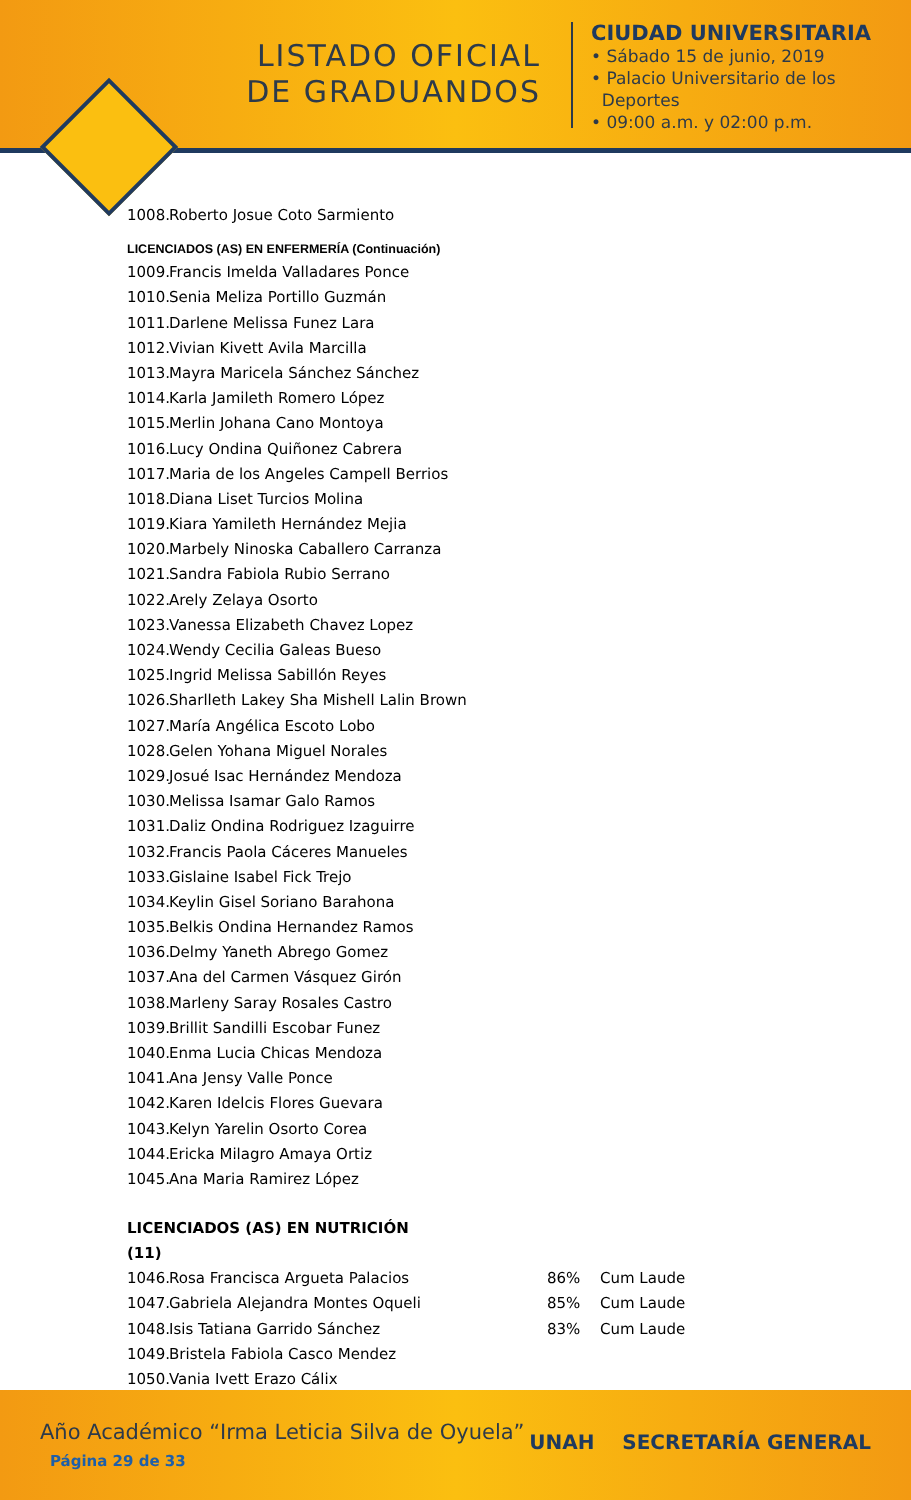LISTADO OFICIAL
DE GRADUANDOS
CIUDAD UNIVERSITARIA
• Sábado 15 de junio, 2019
• Palacio Universitario de los
Deportes
• 09:00 a.m. y 02:00 p.m.
1008. Roberto Josue Coto Sarmiento
LICENCIADOS (AS) EN ENFERMERÍA (Continuación)
1009. Francis Imelda Valladares Ponce
1010. Senia Meliza Portillo Guzmán
1011. Darlene Melissa Funez Lara
1012. Vivian Kivett Avila Marcilla
1013. Mayra Maricela Sánchez Sánchez
1014. Karla Jamileth Romero López
1015. Merlin Johana Cano Montoya
1016. Lucy Ondina Quiñonez Cabrera
1017. Maria de los Angeles Campell Berrios
1018. Diana Liset Turcios Molina
1019. Kiara Yamileth Hernández Mejia
1020. Marbely Ninoska Caballero Carranza
1021. Sandra Fabiola Rubio Serrano
1022. Arely Zelaya Osorto
1023. Vanessa Elizabeth Chavez Lopez
1024. Wendy Cecilia Galeas Bueso
1025. Ingrid Melissa Sabillón Reyes
1026. Sharlleth Lakey Sha Mishell Lalin Brown
1027. María Angélica Escoto Lobo
1028. Gelen Yohana Miguel Norales
1029. Josué Isac Hernández Mendoza
1030. Melissa Isamar Galo Ramos
1031. Daliz Ondina Rodriguez Izaguirre
1032. Francis Paola Cáceres Manueles
1033. Gislaine Isabel Fick Trejo
1034. Keylin Gisel Soriano Barahona
1035. Belkis Ondina Hernandez Ramos
1036. Delmy Yaneth Abrego Gomez
1037. Ana del Carmen Vásquez Girón
1038. Marleny Saray Rosales Castro
1039. Brillit Sandilli Escobar Funez
1040. Enma Lucia Chicas Mendoza
1041. Ana Jensy Valle Ponce
1042. Karen Idelcis Flores Guevara
1043. Kelyn Yarelin Osorto Corea
1044. Ericka Milagro Amaya Ortiz
1045. Ana Maria Ramirez López
LICENCIADOS (AS) EN NUTRICIÓN
(11)
1046. Rosa Francisca Argueta Palacios 86% Cum Laude
1047. Gabriela Alejandra Montes Oqueli 85% Cum Laude
1048. Isis Tatiana Garrido Sánchez 83% Cum Laude
1049. Bristela Fabiola Casco Mendez
1050. Vania Ivett Erazo Cálix
Año Académico “Irma Leticia Silva de Oyuela”
Página 29 de 33
UNAH SECRETARÍA GENERAL